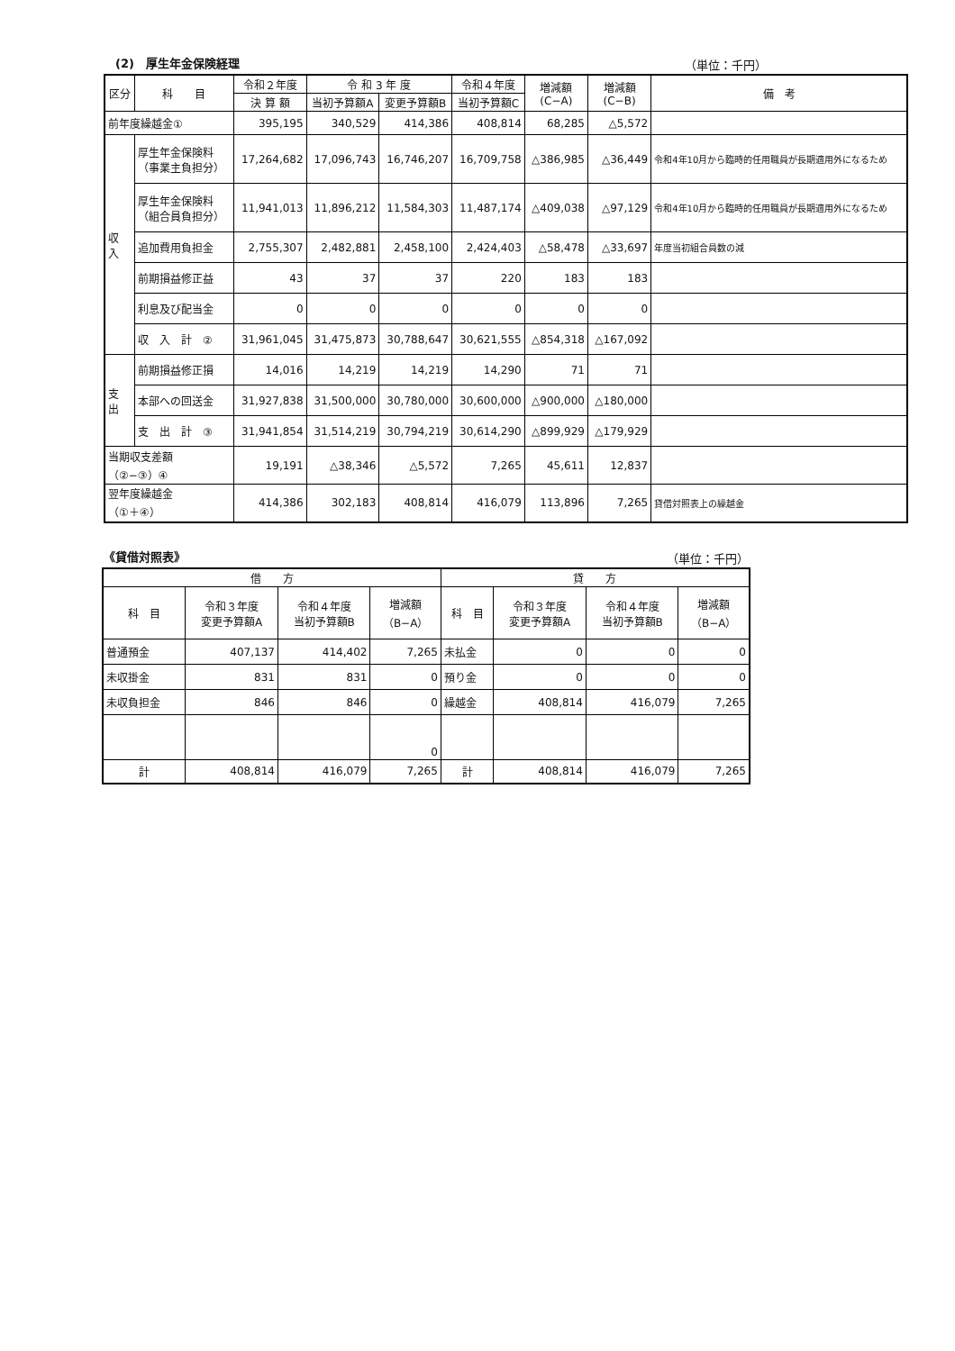(2)　厚生年金保険経理 （単位：千円）
| 区分 | 科 目 | 令和２年度 | 令 和 3 年 度 | | 令和４年度 | 増減額 (C−A) | 増減額 (C−B) | 備 考 |
| --- | --- | --- | --- | --- | --- | --- | --- | --- |
| | | 決 算 額 | 当初予算額A | 変更予算額B | 当初予算額C | | | |
| 前年度繰越金① | | 395,195 | 340,529 | 414,386 | 408,814 | 68,285 | △5,572 | |
| 収 入 | 厚生年金保険料 （事業主負担分） | 17,264,682 | 17,096,743 | 16,746,207 | 16,709,758 | △386,985 | △36,449 | 令和4年10月から臨時的任用職員が長期適用外になるため |
| | 厚生年金保険料 （組合員負担分） | 11,941,013 | 11,896,212 | 11,584,303 | 11,487,174 | △409,038 | △97,129 | 令和4年10月から臨時的任用職員が長期適用外になるため |
| | 追加費用負担金 | 2,755,307 | 2,482,881 | 2,458,100 | 2,424,403 | △58,478 | △33,697 | 年度当初組合員数の減 |
| | 前期損益修正益 | 43 | 37 | 37 | 220 | 183 | 183 | |
| | 利息及び配当金 | 0 | 0 | 0 | 0 | 0 | 0 | |
| | 収 入 計 ② | 31,961,045 | 31,475,873 | 30,788,647 | 30,621,555 | △854,318 | △167,092 | |
| 支 出 | 前期損益修正損 | 14,016 | 14,219 | 14,219 | 14,290 | 71 | 71 | |
| | 本部への回送金 | 31,927,838 | 31,500,000 | 30,780,000 | 30,600,000 | △900,000 | △180,000 | |
| | 支 出 計 ③ | 31,941,854 | 31,514,219 | 30,794,219 | 30,614,290 | △899,929 | △179,929 | |
| 当期収支差額 （②−③）④ | | 19,191 | △38,346 | △5,572 | 7,265 | 45,611 | 12,837 | |
| 翌年度繰越金 （①＋④） | | 414,386 | 302,183 | 408,814 | 416,079 | 113,896 | 7,265 | 貸借対照表上の繰越金 |
《貸借対照表》 （単位：千円）
| 借 方 | | | | 貸 方 | | | |
| --- | --- | --- | --- | --- | --- | --- | --- |
| 科 目 | 令和３年度 変更予算額A | 令和４年度 当初予算額B | 増減額 （B−A） | 科 目 | 令和３年度 変更予算額A | 令和４年度 当初予算額B | 増減額 （B−A） |
| 普通預金 | 407,137 | 414,402 | 7,265 | 未払金 | 0 | 0 | 0 |
| 未収掛金 | 831 | 831 | 0 | 預り金 | 0 | 0 | 0 |
| 未収負担金 | 846 | 846 | 0 | 繰越金 | 408,814 | 416,079 | 7,265 |
| | | | 0 | | | | |
| 計 | 408,814 | 416,079 | 7,265 | 計 | 408,814 | 416,079 | 7,265 |